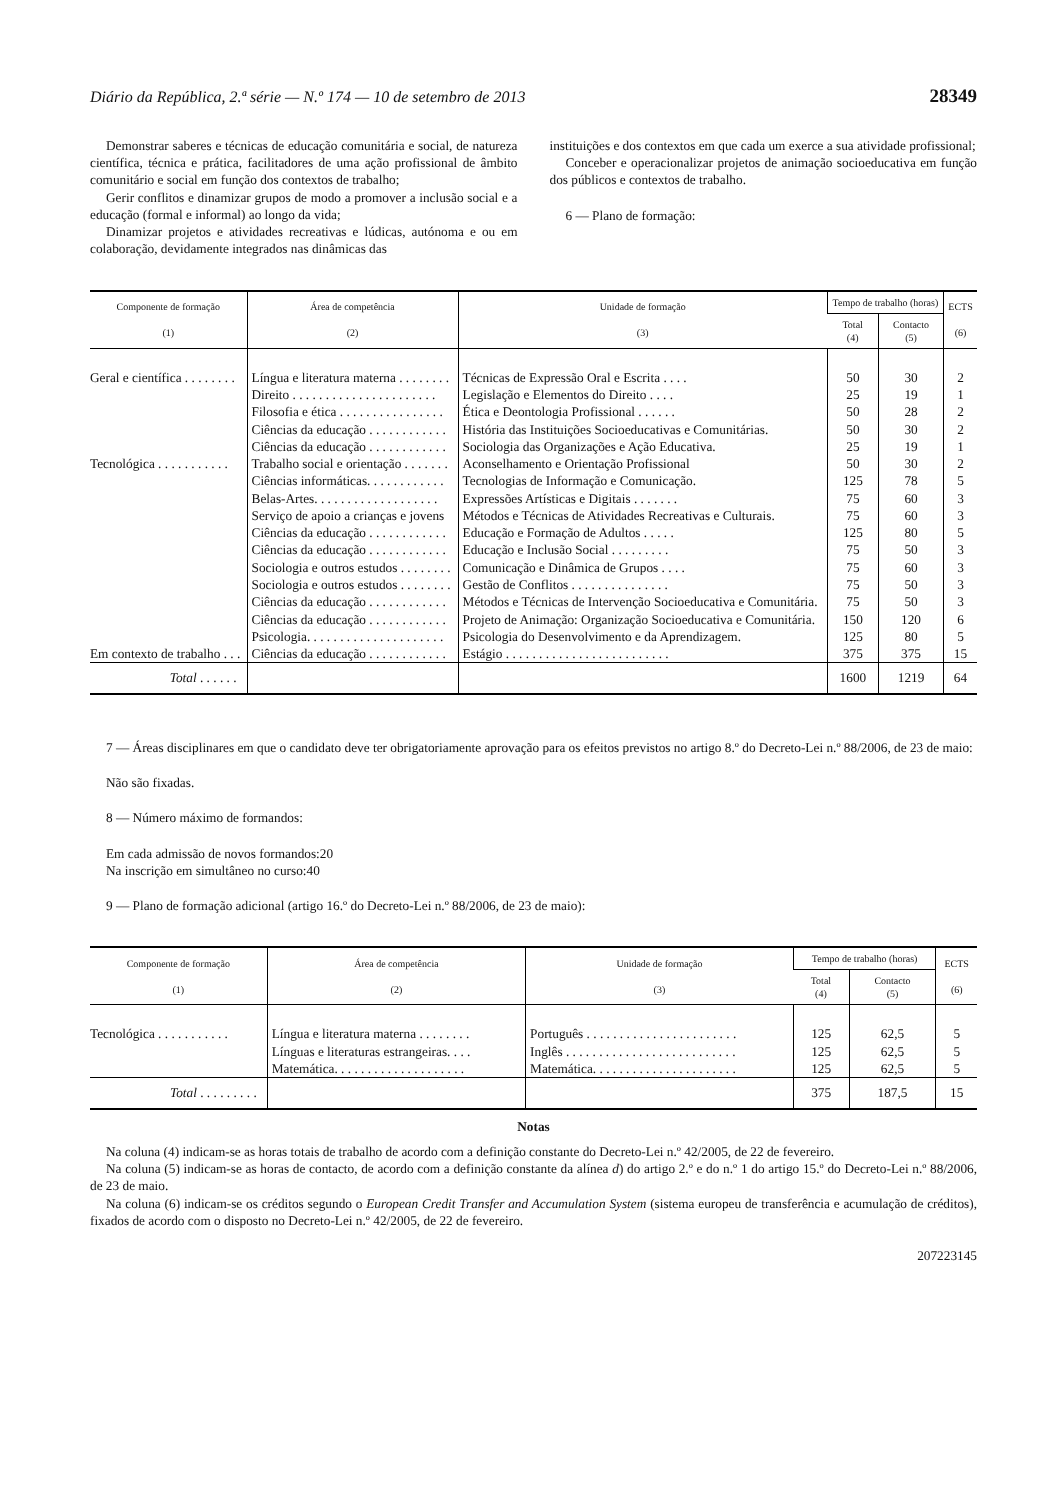Diário da República, 2.ª série — N.º 174 — 10 de setembro de 2013 28349
Demonstrar saberes e técnicas de educação comunitária e social, de natureza científica, técnica e prática, facilitadores de uma ação profissional de âmbito comunitário e social em função dos contextos de trabalho;
Gerir conflitos e dinamizar grupos de modo a promover a inclusão social e a educação (formal e informal) ao longo da vida;
Dinamizar projetos e atividades recreativas e lúdicas, autónoma e ou em colaboração, devidamente integrados nas dinâmicas das
instituições e dos contextos em que cada um exerce a sua atividade profissional;
Conceber e operacionalizar projetos de animação socioeducativa em função dos públicos e contextos de trabalho.
6 — Plano de formação:
| Componente de formação (1) | Área de competência (2) | Unidade de formação (3) | Tempo de trabalho (horas) | | ECTS (6) |
| --- | --- | --- | --- | --- | --- |
| | | | Total (4) | Contacto (5) | |
| Geral e científica . . . . . . . . | Língua e literatura materna . . . . . . . . | Técnicas de Expressão Oral e Escrita . . . . | 50 | 30 | 2 |
| | Direito . . . . . . . . . . . . . . . . . . . . . . | Legislação e Elementos do Direito . . . . | 25 | 19 | 1 |
| | Filosofia e ética . . . . . . . . . . . . . . . . | Ética e Deontologia Profissional . . . . . . | 50 | 28 | 2 |
| | Ciências da educação . . . . . . . . . . . . | História das Instituições Socioeducativas e Comunitárias. | 50 | 30 | 2 |
| | Ciências da educação . . . . . . . . . . . . | Sociologia das Organizações e Ação Educativa. | 25 | 19 | 1 |
| Tecnológica . . . . . . . . . . . | Trabalho social e orientação . . . . . . . | Aconselhamento e Orientação Profissional | 50 | 30 | 2 |
| | Ciências informáticas. . . . . . . . . . . . | Tecnologias de Informação e Comunicação. | 125 | 78 | 5 |
| | Belas-Artes. . . . . . . . . . . . . . . . . . . | Expressões Artísticas e Digitais . . . . . . . | 75 | 60 | 3 |
| | Serviço de apoio a crianças e jovens | Métodos e Técnicas de Atividades Recreativas e Culturais. | 75 | 60 | 3 |
| | Ciências da educação . . . . . . . . . . . . | Educação e Formação de Adultos . . . . . | 125 | 80 | 5 |
| | Ciências da educação . . . . . . . . . . . . | Educação e Inclusão Social . . . . . . . . . | 75 | 50 | 3 |
| | Sociologia e outros estudos . . . . . . . . | Comunicação e Dinâmica de Grupos . . . . | 75 | 60 | 3 |
| | Sociologia e outros estudos . . . . . . . . | Gestão de Conflitos . . . . . . . . . . . . . . . | 75 | 50 | 3 |
| | Ciências da educação . . . . . . . . . . . . | Métodos e Técnicas de Intervenção Socioeducativa e Comunitária. | 75 | 50 | 3 |
| | Ciências da educação . . . . . . . . . . . . | Projeto de Animação: Organização Socioeducativa e Comunitária. | 150 | 120 | 6 |
| | Psicologia. . . . . . . . . . . . . . . . . . . . . | Psicologia do Desenvolvimento e da Aprendizagem. | 125 | 80 | 5 |
| Em contexto de trabalho . . . | Ciências da educação . . . . . . . . . . . . | Estágio . . . . . . . . . . . . . . . . . . . . . . . . . | 375 | 375 | 15 |
| Total . . . . . . | | | 1600 | 1219 | 64 |
7 — Áreas disciplinares em que o candidato deve ter obrigatoriamente aprovação para os efeitos previstos no artigo 8.º do Decreto-Lei n.º 88/2006, de 23 de maio:
Não são fixadas.
8 — Número máximo de formandos:
Em cada admissão de novos formandos:20
Na inscrição em simultâneo no curso:40
9 — Plano de formação adicional (artigo 16.º do Decreto-Lei n.º 88/2006, de 23 de maio):
| Componente de formação (1) | Área de competência (2) | Unidade de formação (3) | Tempo de trabalho (horas) | | ECTS (6) |
| --- | --- | --- | --- | --- | --- |
| | | | Total (4) | Contacto (5) | |
| Tecnológica . . . . . . . . . . . | Língua e literatura materna . . . . . . . . | Português . . . . . . . . . . . . . . . . . . . . . . . | 125 | 62,5 | 5 |
| | Línguas e literaturas estrangeiras. . . . | Inglês . . . . . . . . . . . . . . . . . . . . . . . . . . | 125 | 62,5 | 5 |
| | Matemática. . . . . . . . . . . . . . . . . . . . | Matemática. . . . . . . . . . . . . . . . . . . . . . | 125 | 62,5 | 5 |
| Total . . . . . . . . . | | | 375 | 187,5 | 15 |
Notas
Na coluna (4) indicam-se as horas totais de trabalho de acordo com a definição constante do Decreto-Lei n.º 42/2005, de 22 de fevereiro.
Na coluna (5) indicam-se as horas de contacto, de acordo com a definição constante da alínea d) do artigo 2.º e do n.º 1 do artigo 15.º do Decreto-Lei n.º 88/2006, de 23 de maio.
Na coluna (6) indicam-se os créditos segundo o European Credit Transfer and Accumulation System (sistema europeu de transferência e acumulação de créditos), fixados de acordo com o disposto no Decreto-Lei n.º 42/2005, de 22 de fevereiro.
207223145